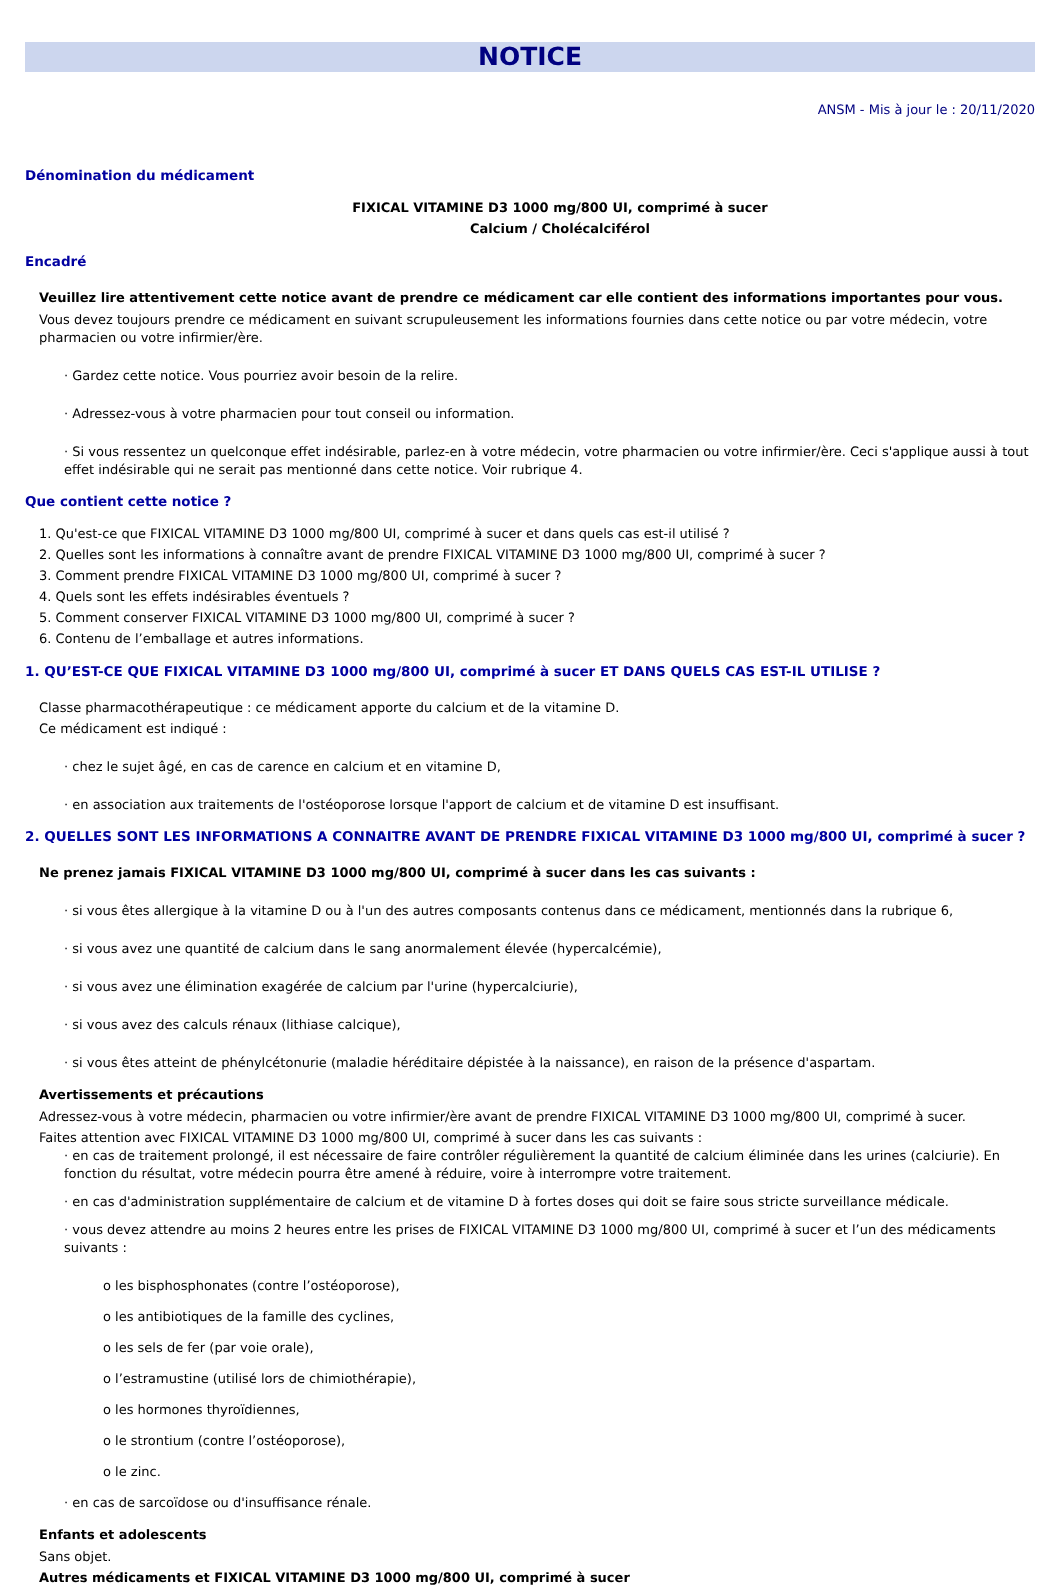NOTICE
ANSM - Mis à jour le : 20/11/2020
Dénomination du médicament
FIXICAL VITAMINE D3 1000 mg/800 UI, comprimé à sucer
Calcium / Cholécalciférol
Encadré
Veuillez lire attentivement cette notice avant de prendre ce médicament car elle contient des informations importantes pour vous.
Vous devez toujours prendre ce médicament en suivant scrupuleusement les informations fournies dans cette notice ou par votre médecin, votre pharmacien ou votre infirmier/ère.
· Gardez cette notice. Vous pourriez avoir besoin de la relire.
· Adressez-vous à votre pharmacien pour tout conseil ou information.
· Si vous ressentez un quelconque effet indésirable, parlez-en à votre médecin, votre pharmacien ou votre infirmier/ère. Ceci s'applique aussi à tout effet indésirable qui ne serait pas mentionné dans cette notice. Voir rubrique 4.
Que contient cette notice ?
1. Qu'est-ce que FIXICAL VITAMINE D3 1000 mg/800 UI, comprimé à sucer et dans quels cas est-il utilisé ?
2. Quelles sont les informations à connaître avant de prendre FIXICAL VITAMINE D3 1000 mg/800 UI, comprimé à sucer ?
3. Comment prendre FIXICAL VITAMINE D3 1000 mg/800 UI, comprimé à sucer ?
4. Quels sont les effets indésirables éventuels ?
5. Comment conserver FIXICAL VITAMINE D3 1000 mg/800 UI, comprimé à sucer ?
6. Contenu de l’emballage et autres informations.
1. QU’EST-CE QUE FIXICAL VITAMINE D3 1000 mg/800 UI, comprimé à sucer ET DANS QUELS CAS EST-IL UTILISE ?
Classe pharmacothérapeutique : ce médicament apporte du calcium et de la vitamine D.
Ce médicament est indiqué :
· chez le sujet âgé, en cas de carence en calcium et en vitamine D,
· en association aux traitements de l'ostéoporose lorsque l'apport de calcium et de vitamine D est insuffisant.
2. QUELLES SONT LES INFORMATIONS A CONNAITRE AVANT DE PRENDRE FIXICAL VITAMINE D3 1000 mg/800 UI, comprimé à sucer ?
Ne prenez jamais FIXICAL VITAMINE D3 1000 mg/800 UI, comprimé à sucer dans les cas suivants :
· si vous êtes allergique à la vitamine D ou à l'un des autres composants contenus dans ce médicament, mentionnés dans la rubrique 6,
· si vous avez une quantité de calcium dans le sang anormalement élevée (hypercalcémie),
· si vous avez une élimination exagérée de calcium par l'urine (hypercalciurie),
· si vous avez des calculs rénaux (lithiase calcique),
· si vous êtes atteint de phénylcétonurie (maladie héréditaire dépistée à la naissance), en raison de la présence d'aspartam.
Avertissements et précautions
Adressez-vous à votre médecin, pharmacien ou votre infirmier/ère avant de prendre FIXICAL VITAMINE D3 1000 mg/800 UI, comprimé à sucer.
Faites attention avec FIXICAL VITAMINE D3 1000 mg/800 UI, comprimé à sucer dans les cas suivants :
· en cas de traitement prolongé, il est nécessaire de faire contrôler régulièrement la quantité de calcium éliminée dans les urines (calciurie). En fonction du résultat, votre médecin pourra être amené à réduire, voire à interrompre votre traitement.
· en cas d'administration supplémentaire de calcium et de vitamine D à fortes doses qui doit se faire sous stricte surveillance médicale.
· vous devez attendre au moins 2 heures entre les prises de FIXICAL VITAMINE D3 1000 mg/800 UI, comprimé à sucer et l’un des médicaments suivants :
o les bisphosphonates (contre l’ostéoporose),
o les antibiotiques de la famille des cyclines,
o les sels de fer (par voie orale),
o l’estramustine (utilisé lors de chimiothérapie),
o les hormones thyroïdiennes,
o le strontium (contre l’ostéoporose),
o le zinc.
· en cas de sarcoïdose ou d'insuffisance rénale.
Enfants et adolescents
Sans objet.
Autres médicaments et FIXICAL VITAMINE D3 1000 mg/800 UI, comprimé à sucer